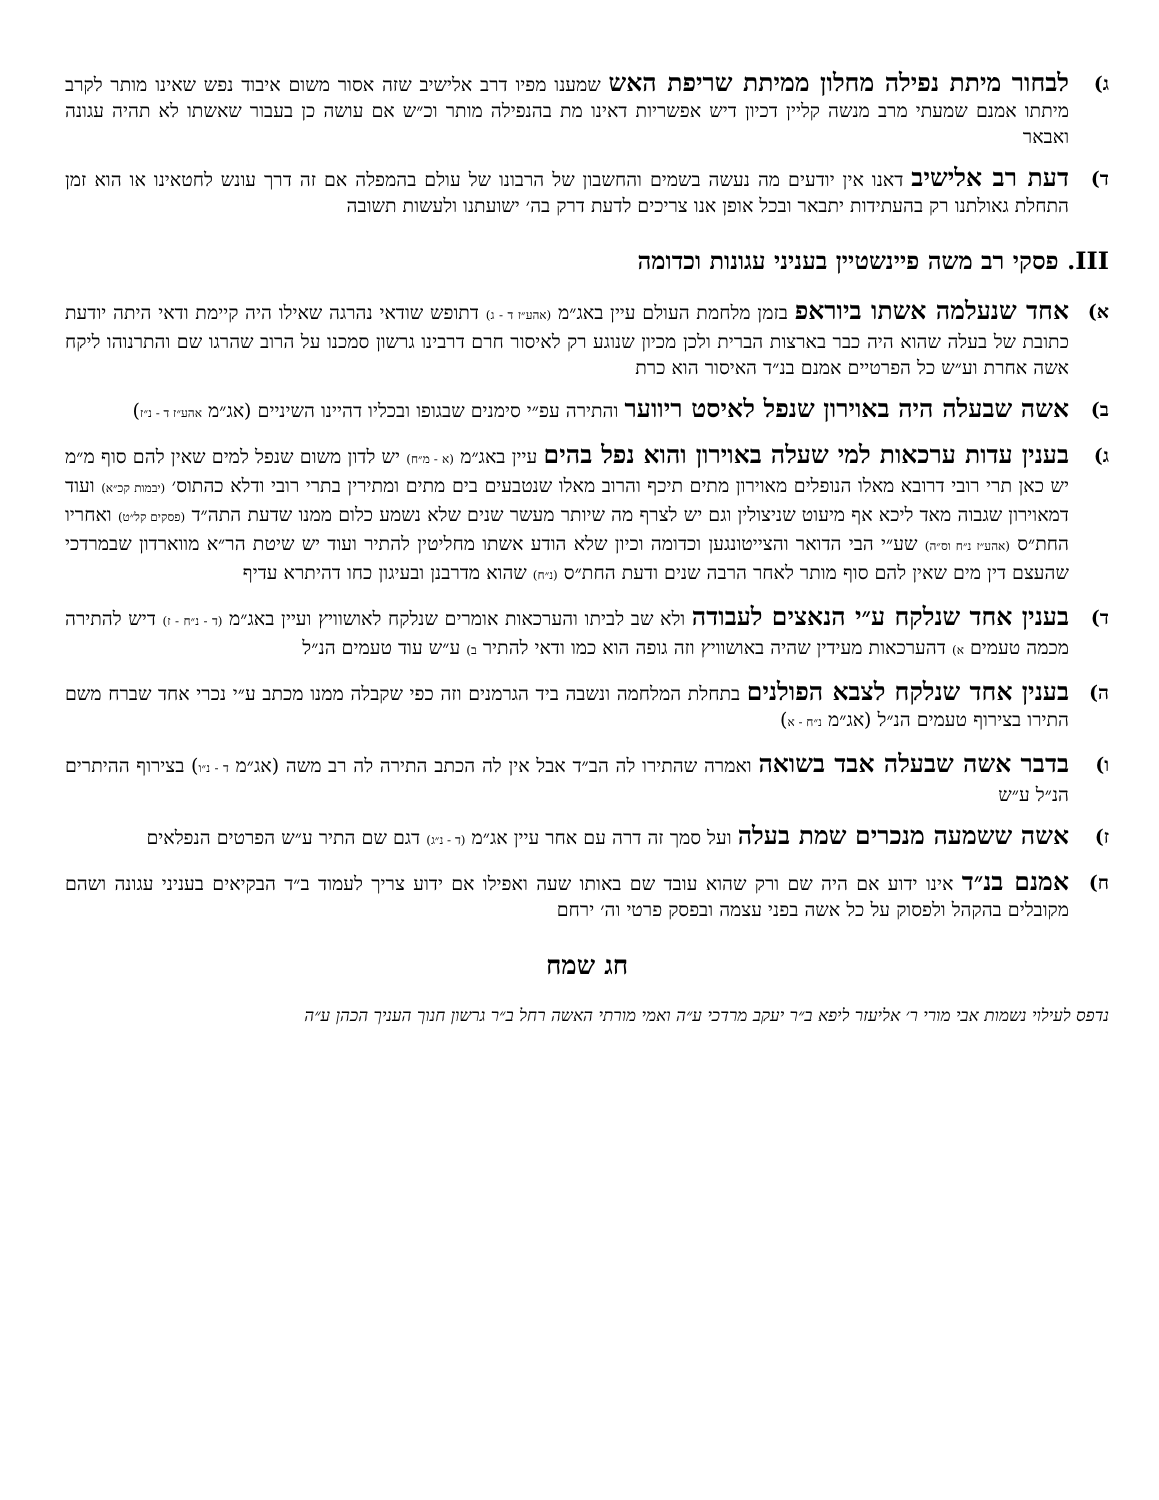ג)
לבחור מיתת נפילה מחלון ממיתת שריפת האש שמענו מפיו דרב אלישיב שזה אסור משום איבוד נפש שאינו מותר לקרב מיתתו אמנם שמעתי מרב מנשה קליין דכיון דיש אפשריות דאינו מת בהנפילה מותר וכ״ש אם עושה כן בעבור שאשתו לא תהיה עגונה ואבאר
ד)
דעת רב אלישיב דאנו אין יודעים מה נעשה בשמים והחשבון של הרבונו של עולם בהמפלה אם זה דרך עונש לחטאינו או הוא זמן התחלת גאולתנו רק בהעתידות יתבאר ובכל אופן אנו צריכים לדעת דרק בה׳ ישועתנו ולעשות תשובה
III. פסקי רב משה פיינשטיין בעניני עגונות וכדומה
א)
אחד שנעלמה אשתו ביוראפ בזמן מלחמת העולם עיין באג״מ (אהע״ז ד - ג) דתופש שודאי נהרגה שאילו היה קיימת ודאי היתה יודעת כתובת של בעלה שהוא היה כבר בארצות הברית ולכן מכיון שנוגע רק לאיסור חרם דרבינו גרשון סמכנו על הרוב שהרגו שם והתרנוהו ליקח אשה אחרת וע״ש כל הפרטיים אמנם בנ״ד האיסור הוא כרת
ב)
אשה שבעלה היה באוירון שנפל לאיסט ריווער והתירה עפ״י סימנים שבגופו ובכליו דהיינו השיניים (אג״מ אהע״ז ד - נ״ז)
ג)
בענין עדות ערכאות למי שעלה באוירון והוא נפל בהים עיין באג״מ (א - מ״ח) יש לדון משום שנפל למים שאין להם סוף מ״מ יש כאן תרי רובי דרובא מאלו הנופלים מאוירון מתים תיכף והרוב מאלו שנטבעים בים מתים ומתירין בתרי רובי ודלא כהתוס׳ (יבמות קכ״א) ועוד דמאוירון שגבוה מאד ליכא אף מיעוט שניצולין וגם יש לצרף מה שיותר מעשר שנים שלא נשמע כלום ממנו שדעת התה״ד (פסקים קל״ט) ואחריו החת״ס (אהע״ז נ״ח וס״ה) שע״י הבי הדואר והצייטונגען וכדומה וכיון שלא הודע אשתו מחליטין להתיר ועוד יש שיטת הר״א מווארדון שבמרדכי שהעצם דין מים שאין להם סוף מותר לאחר הרבה שנים ודעת החת״ס (נ״ח) שהוא מדרבנן ובעיגון כחו דהיתרא עדיף
ד)
בענין אחד שנלקח ע״י הנאצים לעבודה ולא שב לביתו והערכאות אומרים שנלקח לאושוויץ ועיין באג״מ (ד - נ״ח - ז) דיש להתירה מכמה טעמים א) דהערכאות מעידין שהיה באושוויץ וזה גופה הוא כמו ודאי להתיר ב) ע״ש עוד טעמים הנ״ל
ה)
בענין אחד שנלקח לצבא הפולנים בתחלת המלחמה ונשבה ביד הגרמנים וזה כפי שקבלה ממנו מכתב ע״י נכרי אחד שברח משם התירו בצירוף טעמים הנ״ל (אג״מ נ״ח - א)
ו)
בדבר אשה שבעלה אבד בשואה ואמרה שהתירו לה הב״ד אבל אין לה הכתב התירה לה רב משה (אג״מ ד - נ״ו) בצירוף ההיתרים הנ״ל ע״ש
ז)
אשה ששמעה מנכרים שמת בעלה ועל סמך זה דרה עם אחר עיין אג״מ (ד - נ״ג) דגם שם התיר ע״ש הפרטים הנפלאים
ח)
אמנם בנ״ד אינו ידוע אם היה שם ורק שהוא עובד שם באותו שעה ואפילו אם ידוע צריך לעמוד ב״ד הבקיאים בעניני עגונה ושהם מקובלים בהקהל ולפסוק על כל אשה בפני עצמה ובפסק פרטי וה׳ ירחם
חג שמח
נדפס לעילוי נשמות אבי מורי ר׳ אליעזר ליפא ב״ר יעקב מרדכי ע״ה ואמי מורתי האשה רחל ב״ר גרשון חנוך העניך הכהן ע״ה